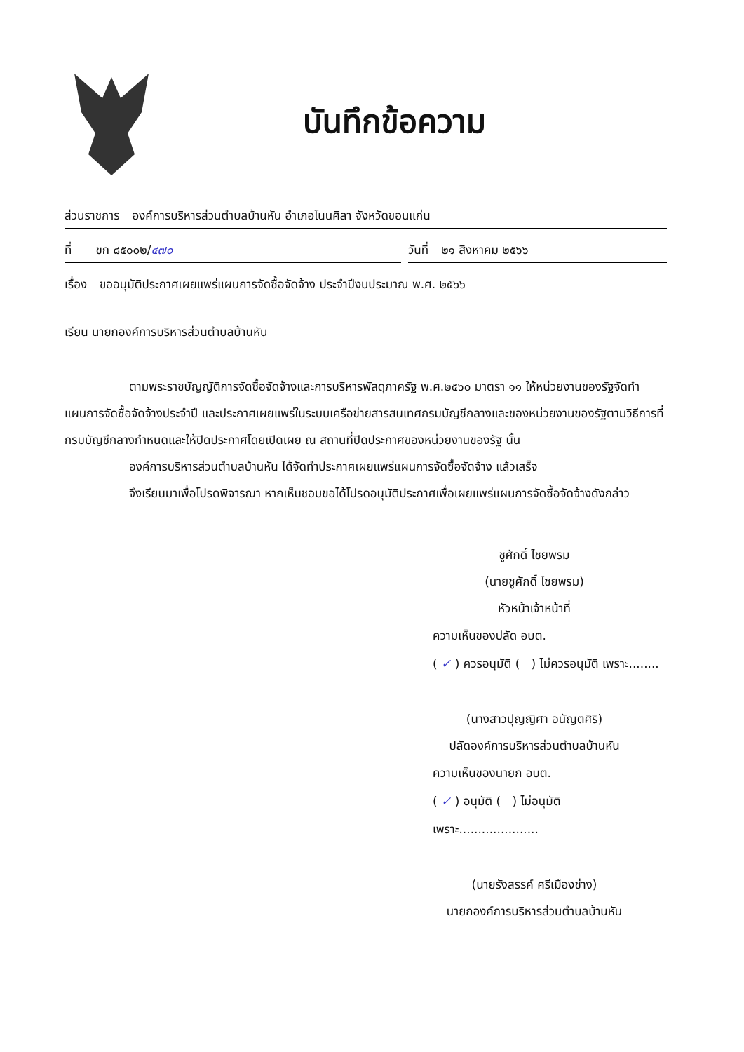บันทึกข้อความ
ส่วนราชการ องค์การบริหารส่วนตำบลบ้านหัน อำเภอโนนศิลา จังหวัดขอนแก่น
ที่ ขก ๘๕๐๐๒/ ๔๗๐ วันที่ ๒๑ สิงหาคม ๒๕๖๖
เรื่อง ขออนุมัติประกาศเผยแพร่แผนการจัดซื้อจัดจ้าง ประจำปีงบประมาณ พ.ศ. ๒๕๖๖
เรียน นายกองค์การบริหารส่วนตำบลบ้านหัน
ตามพระราชบัญญัติการจัดซื้อจัดจ้างและการบริหารพัสดุภาครัฐ พ.ศ.๒๕๖๐ มาตรา ๑๑ ให้หน่วยงานของรัฐจัดทำแผนการจัดซื้อจัดจ้างประจำปี และประกาศเผยแพร่ในระบบเครือข่ายสารสนเทศกรมบัญชีกลางและของหน่วยงานของรัฐตามวิธีการที่กรมบัญชีกลางกำหนดและให้ปิดประกาศโดยเปิดเผย ณ สถานที่ปิดประกาศของหน่วยงานของรัฐ นั้น
องค์การบริหารส่วนตำบลบ้านหัน ได้จัดทำประกาศเผยแพร่แผนการจัดซื้อจัดจ้าง แล้วเสร็จ
จึงเรียนมาเพื่อโปรดพิจารณา หากเห็นชอบขอได้โปรดอนุมัติประกาศเพื่อเผยแพร่แผนการจัดซื้อจัดจ้างดังกล่าว
ชูศักดิ์ ไชยพรม
(นายชูศักดิ์ ไชยพรม)
หัวหน้าเจ้าหน้าที่
ความเห็นของปลัด อบต.
( ✓ ) ควรอนุมัติ ( ) ไม่ควรอนุมัติ เพราะ........
(นางสาวปุญญิศา อนัญตศิริ)
ปลัดองค์การบริหารส่วนตำบลบ้านหัน
ความเห็นของนายก อบต.
( ✓ ) อนุมัติ ( ) ไม่อนุมัติ เพราะ.....................
(นายรังสรรค์ ศรีเมืองช่าง)
นายกองค์การบริหารส่วนตำบลบ้านหัน